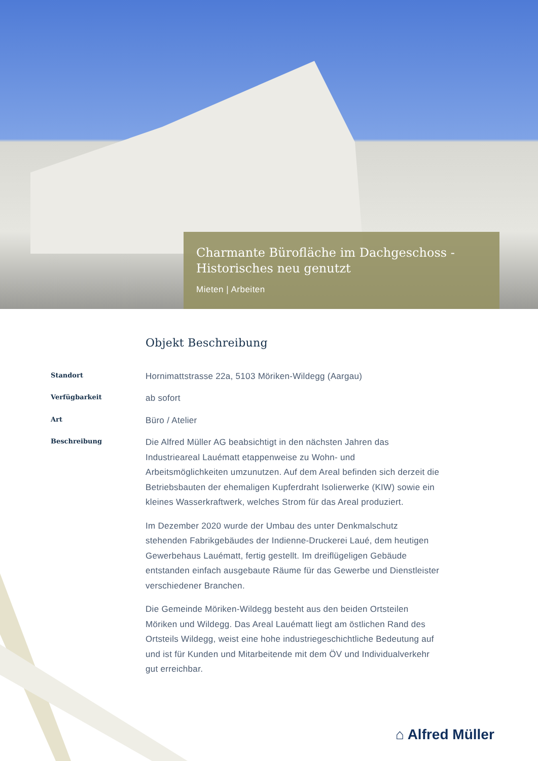Charmante Bürofläche im Dachgeschoss - Historisches neu genutzt
Mieten | Arbeiten
Objekt Beschreibung
Standort
Hornimattstrasse 22a, 5103 Möriken-Wildegg (Aargau)
Verfügbarkeit
ab sofort
Art
Büro / Atelier
Beschreibung
Die Alfred Müller AG beabsichtigt in den nächsten Jahren das Industrieareal Lauématt etappenweise zu Wohn- und Arbeitsmöglichkeiten umzunutzen. Auf dem Areal befinden sich derzeit die Betriebsbauten der ehemaligen Kupferdraht Isolierwerke (KIW) sowie ein kleines Wasserkraftwerk, welches Strom für das Areal produziert.
Im Dezember 2020 wurde der Umbau des unter Denkmalschutz stehenden Fabrikgebäudes der Indienne-Druckerei Laué, dem heutigen Gewerbehaus Lauématt, fertig gestellt. Im dreiflügeligen Gebäude entstanden einfach ausgebaute Räume für das Gewerbe und Dienstleister verschiedener Branchen.
Die Gemeinde Möriken-Wildegg besteht aus den beiden Ortsteilen Möriken und Wildegg. Das Areal Lauématt liegt am östlichen Rand des Ortsteils Wildegg, weist eine hohe industriegeschichtliche Bedeutung auf und ist für Kunden und Mitarbeitende mit dem ÖV und Individualverkehr gut erreichbar.
⌂ Alfred Müller